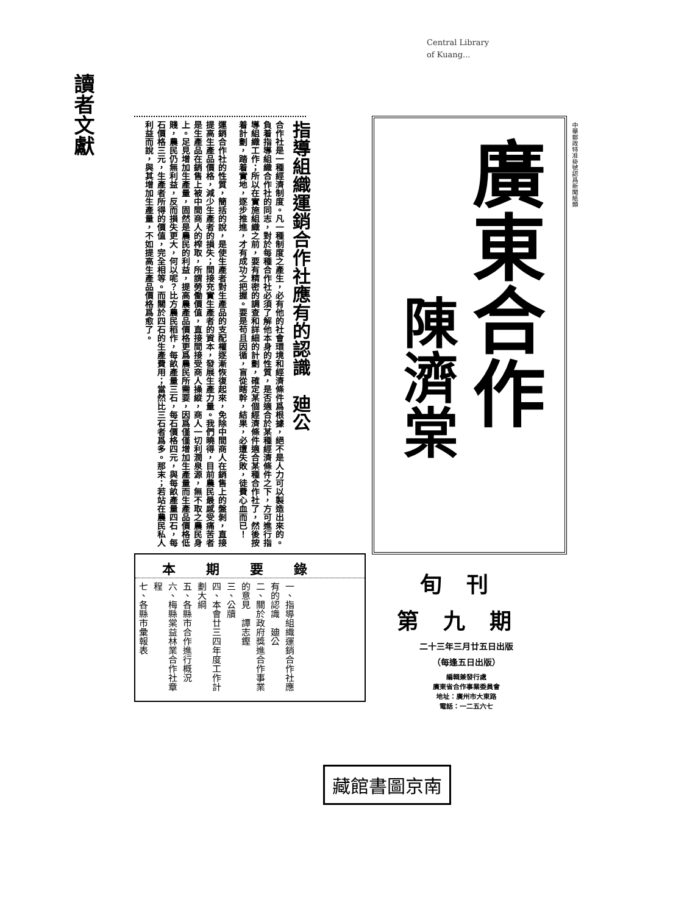Central Library
of Kuang...
讀者文獻
中華郵政特准掛號認爲新聞紙類
廣東合作
陳濟棠
旬刊
第九期
二十三年三月廿五日出版
（每逢五日出版）
編輯兼發行處
廣東省合作事業委員會
地址：廣州市大東路
電話：一二五六七
指導組織運銷合作社應有的認識　廸公
合作社是一種經濟制度。凡一種制度之產生，必有他的社會環境和經濟條件爲根據，絕不是人力可以製造出來的。負着指導組織合作社的同志，對於每種合作社必須了解他本身的性質，是否適合於某種經濟條件之下，方可進行指導組織工作；所以在實施組織之前，要有精密的調查和詳細的計劃，確定某個經濟條件適合某種合作社了，然後按着計劃，踏着實地，逐步推進，才有成功之把握。要是苟且因循，盲從瞎幹，結果，必遭失敗，徒費心血而已！
運銷合作社的性質，簡括的說，是使生產者對生產品的支配權逐漸恢復起來，免除中間商人在銷售上的盤剝，直接提高生產品價格，減少生產者的損失；間接充實生產者的資本，發展生產力量。我們曉得，目前農民最感受痛苦者是生產品在銷售上被中間商人的榨取，所謂勞働價值，直接間接受商人操縱，商人一切利潤泉源，無不取之農民身上。足見增加生產量，固然是農民的利益，提高農產品價格更爲農民所需要，因爲僅僅增加生產量而生產品價格低賤，農民仍無利益，反而損失更大，何以呢？比方農民稻作，每畝產量三石，每石價格四元，與每畝產量四石，每石價格三元，生產者所得的價值，完全相等。而關於四石的生產費用；當然比三石者爲多。那末；若站在農民私人利益而說，與其增加生產量，不如提高生產品價格爲愈了。
本期要錄
一、指導組織運銷合作社應有的認識　廸公
二、關於政府獎進合作事業的意見　譚志鏗
三、公牘
四、本會廿三四年度工作計劃大綱
五、各縣市合作進行概況
六、梅縣棠益林業合作社章程
七、各縣市彙報表
藏館書圖京南